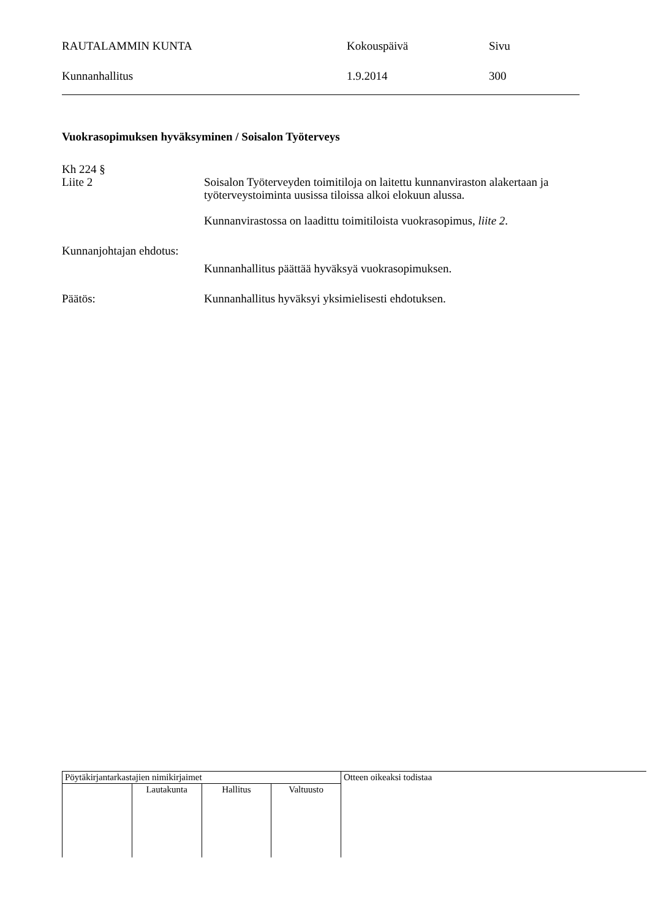RAUTALAMMIN KUNTA
Kokouspäivä
Sivu
Kunnanhallitus
1.9.2014
300
Vuokrasopimuksen hyväksyminen / Soisalon Työterveys
Kh 224 §
Liite 2
Soisalon Työterveyden toimitiloja on laitettu kunnanviraston alakertaan ja työterveystoiminta uusissa tiloissa alkoi elokuun alussa.
Kunnanvirastossa on laadittu toimitiloista vuokrasopimus, liite 2.
Kunnanjohtajan ehdotus:
Kunnanhallitus päättää hyväksyä vuokrasopimuksen.
Päätös:
Kunnanhallitus hyväksyi yksimielisesti ehdotuksen.
| Pöytäkirjantarkastajien nimikirjaimet | | | | Otteen oikeaksi todistaa |
| | Lautakunta | Hallitus | Valtuusto | |